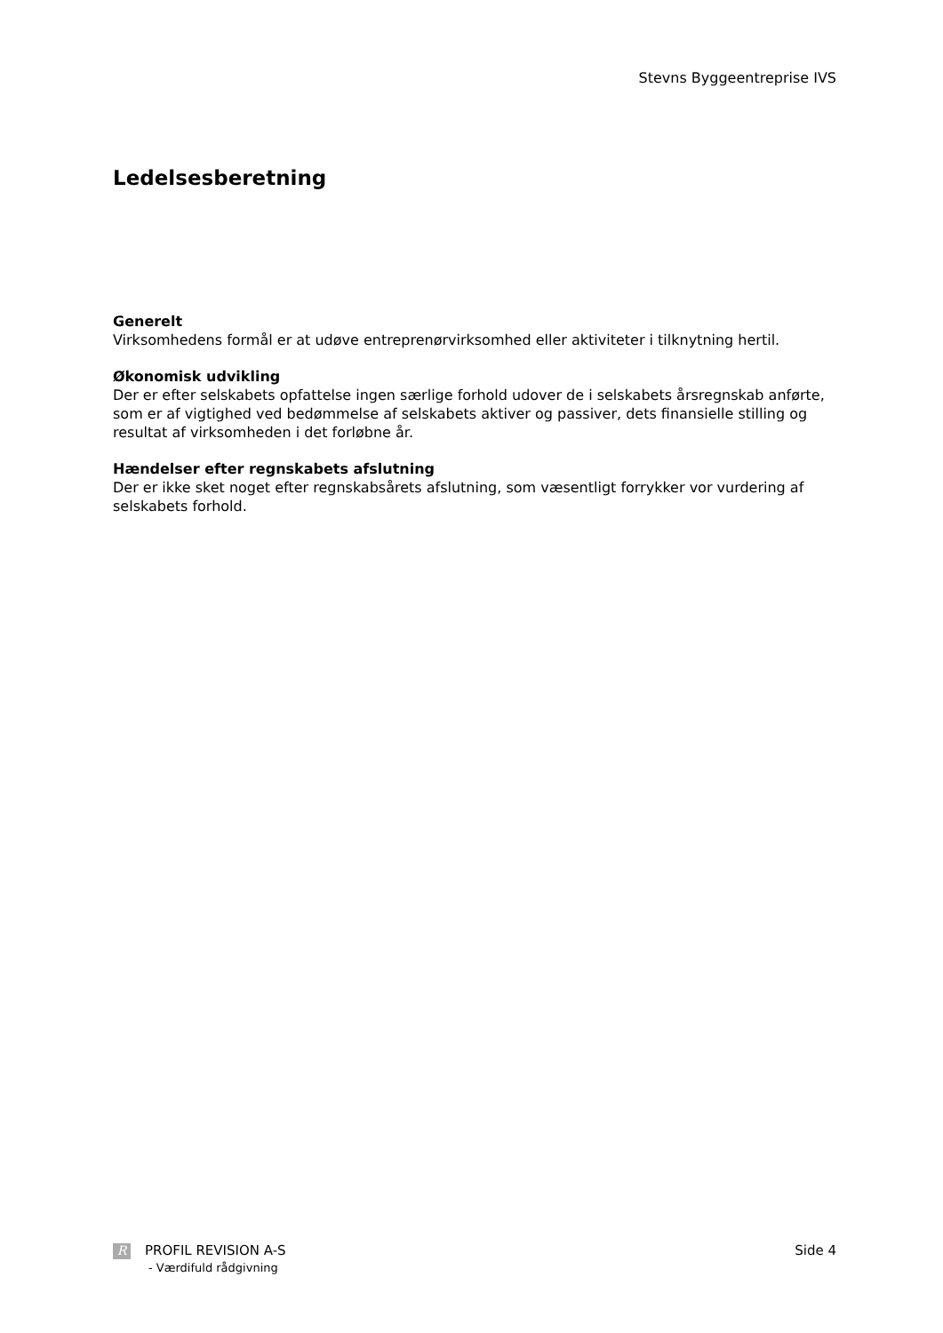Stevns Byggeentreprise IVS
Ledelsesberetning
Generelt
Virksomhedens formål er at udøve entreprenørvirksomhed eller aktiviteter i tilknytning hertil.
Økonomisk udvikling
Der er efter selskabets opfattelse ingen særlige forhold udover de i selskabets årsregnskab anførte, som er af vigtighed ved bedømmelse af selskabets aktiver og passiver, dets finansielle stilling og resultat af virksomheden i det forløbne år.
Hændelser efter regnskabets afslutning
Der er ikke sket noget efter regnskabsårets afslutning, som væsentligt forrykker vor vurdering af selskabets forhold.
R PROFIL REVISION A-S
- Værdifuld rådgivning
Side 4